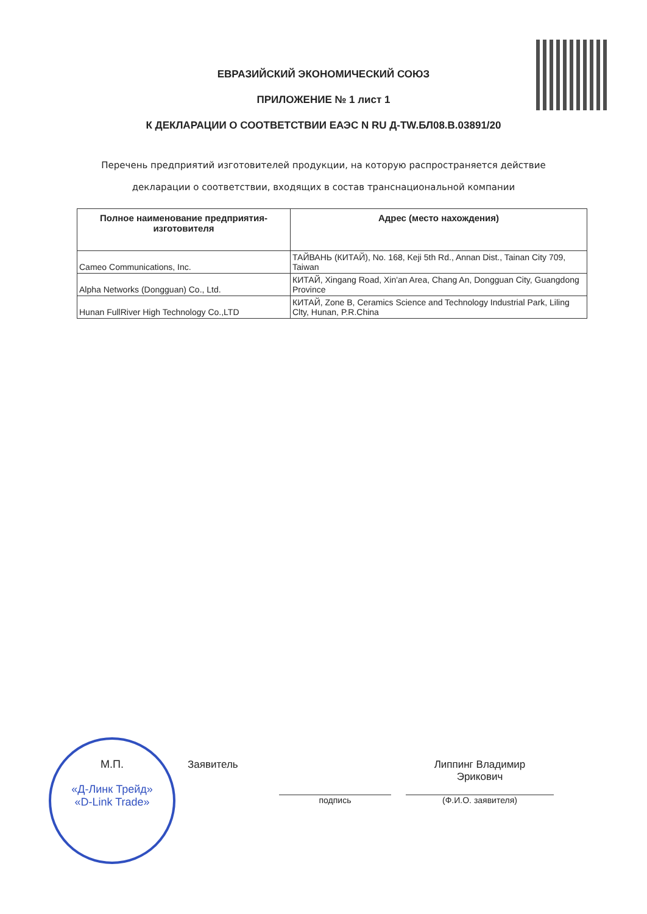ЕВРАЗИЙСКИЙ ЭКОНОМИЧЕСКИЙ СОЮЗ
ПРИЛОЖЕНИЕ № 1 лист 1
К ДЕКЛАРАЦИИ О СООТВЕТСТВИИ ЕАЭС N RU Д-TW.БЛ08.В.03891/20
Перечень предприятий изготовителей продукции, на которую распространяется действие
декларации о соответствии, входящих в состав транснациональной компании
| Полное наименование предприятия-изготовителя | Адрес (место нахождения) |
| --- | --- |
| Cameo Communications, Inc. | ТАЙВАНЬ (КИТАЙ), No. 168, Keji 5th Rd., Annan Dist., Tainan City 709, Taiwan |
| Alpha Networks (Dongguan) Co., Ltd. | КИТАЙ, Xingang Road, Xin'an Area, Chang An, Dongguan City, Guangdong Province |
| Hunan FullRiver High Technology Co.,LTD | КИТАЙ, Zone B, Ceramics Science and Technology Industrial Park, Liling Clty, Hunan, P.R.China |
М.П.
«Д-Линк Трейд»
«D-Link Trade»
Заявитель
подпись
Липпинг Владимир Эрикович
(Ф.И.О. заявителя)